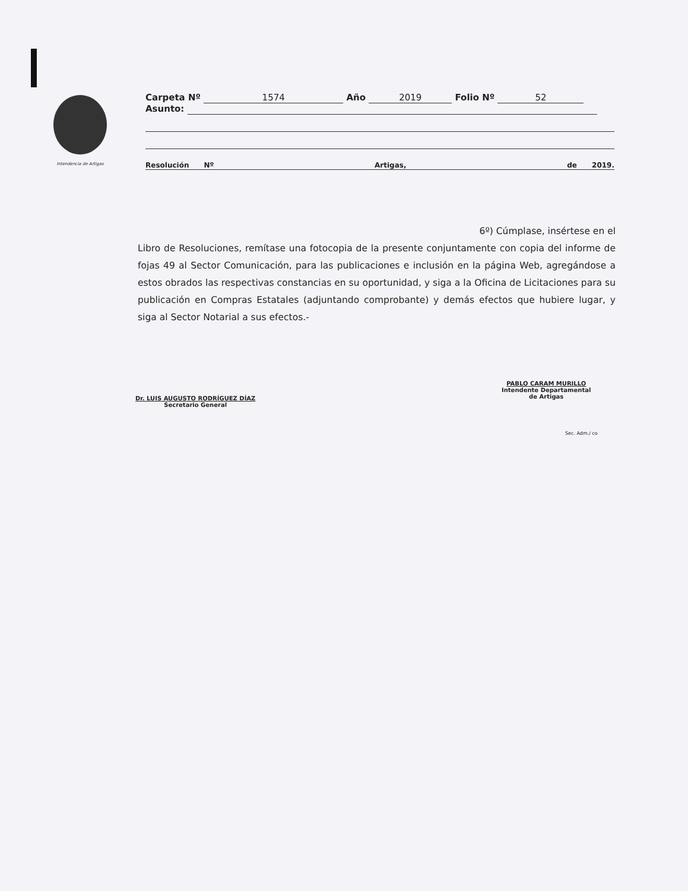Intendencia de Artigas
Carpeta Nº 1574 Año 2019 Folio Nº 52
Asunto:
Resolución Nº Artigas, de 2019.
6º) Cúmplase, insértese en el
Libro de Resoluciones, remítase una fotocopia de la presente conjuntamente con copia del informe de fojas 49 al Sector Comunicación, para las publicaciones e inclusión en la página Web, agregándose a estos obrados las respectivas constancias en su oportunidad, y siga a la Oficina de Licitaciones para su publicación en Compras Estatales (adjuntando comprobante) y demás efectos que hubiere lugar, y siga al Sector Notarial a sus efectos.-
Dr. LUIS AUGUSTO RODRÍGUEZ DÍAZ
Secretario General
PABLO CARAM MURILLO
Intendente Departamental
de Artigas
Sec. Adm./ co